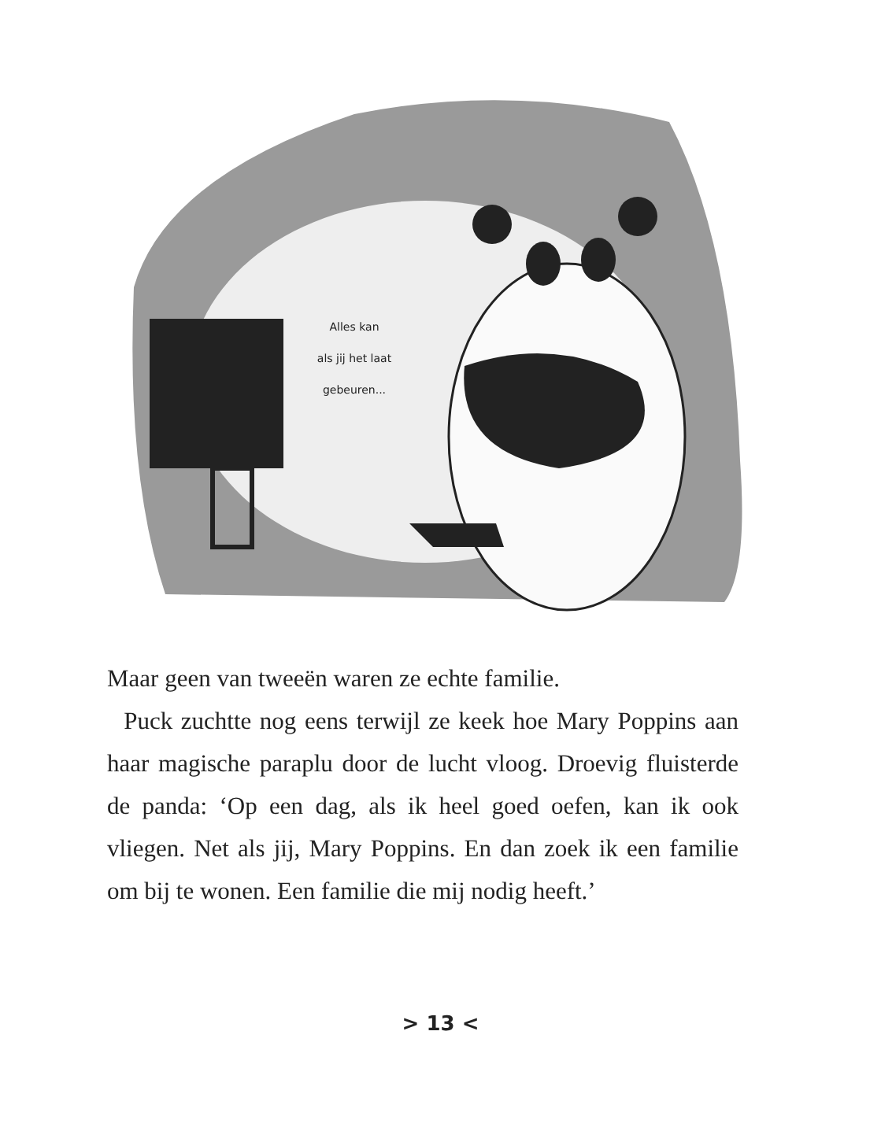Alles kan
als jij het laat
gebeuren...
Maar geen van tweeën waren ze echte familie.
Puck zuchtte nog eens terwijl ze keek hoe Mary Poppins aan haar magische paraplu door de lucht vloog. Droevig fluisterde de panda: ‘Op een dag, als ik heel goed oefen, kan ik ook vliegen. Net als jij, Mary Poppins. En dan zoek ik een familie om bij te wonen. Een familie die mij nodig heeft.’
> 13 <